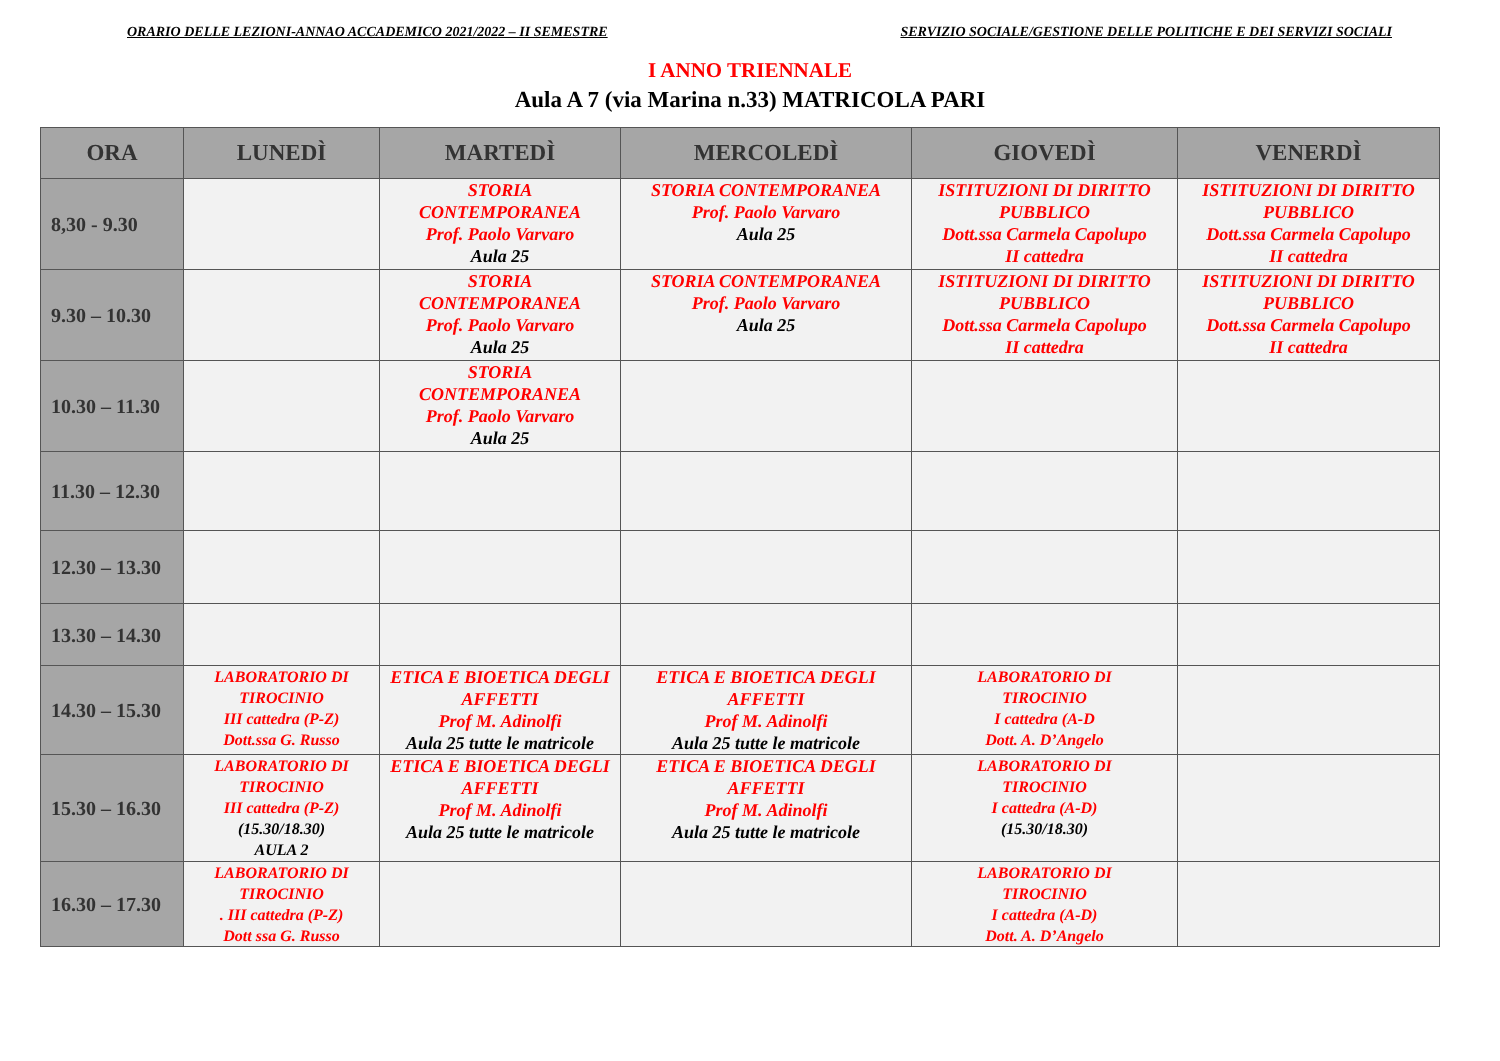ORARIO DELLE LEZIONI-ANNAO ACCADEMICO 2021/2022 – II SEMESTRE SERVIZIO SOCIALE/GESTIONE DELLE POLITICHE E DEI SERVIZI SOCIALI
I ANNO TRIENNALE
Aula A 7 (via Marina n.33) MATRICOLA PARI
| ORA | LUNEDÌ | MARTEDÌ | MERCOLEDÌ | GIOVEDÌ | VENERDÌ |
| --- | --- | --- | --- | --- | --- |
| 8,30 - 9.30 | | STORIA CONTEMPORANEA Prof. Paolo Varvaro Aula 25 | STORIA CONTEMPORANEA Prof. Paolo Varvaro Aula 25 | ISTITUZIONI DI DIRITTO PUBBLICO Dott.ssa Carmela Capolupo II cattedra | ISTITUZIONI DI DIRITTO PUBBLICO Dott.ssa Carmela Capolupo II cattedra |
| 9.30 – 10.30 | | STORIA CONTEMPORANEA Prof. Paolo Varvaro Aula 25 | STORIA CONTEMPORANEA Prof. Paolo Varvaro Aula 25 | ISTITUZIONI DI DIRITTO PUBBLICO Dott.ssa Carmela Capolupo II cattedra | ISTITUZIONI DI DIRITTO PUBBLICO Dott.ssa Carmela Capolupo II cattedra |
| 10.30 – 11.30 | | STORIA CONTEMPORANEA Prof. Paolo Varvaro Aula 25 | | | |
| 11.30 – 12.30 | | | | | |
| 12.30 – 13.30 | | | | | |
| 13.30 – 14.30 | | | | | |
| 14.30 – 15.30 | LABORATORIO DI TIROCINIO III cattedra (P-Z) Dott.ssa G. Russo | ETICA E BIOETICA DEGLI AFFETTI Prof M. Adinolfi Aula 25 tutte le matricole | ETICA E BIOETICA DEGLI AFFETTI Prof M. Adinolfi Aula 25 tutte le matricole | LABORATORIO DI TIROCINIO I cattedra (A-D Dott. A. D’Angelo | |
| 15.30 – 16.30 | LABORATORIO DI TIROCINIO III cattedra (P-Z) (15.30/18.30) AULA 2 | ETICA E BIOETICA DEGLI AFFETTI Prof M. Adinolfi Aula 25 tutte le matricole | ETICA E BIOETICA DEGLI AFFETTI Prof M. Adinolfi Aula 25 tutte le matricole | LABORATORIO DI TIROCINIO I cattedra (A-D) (15.30/18.30) | |
| 16.30 – 17.30 | LABORATORIO DI TIROCINIO . III cattedra (P-Z) Dott ssa G. Russo | | | LABORATORIO DI TIROCINIO I cattedra (A-D) Dott. A. D’Angelo | |